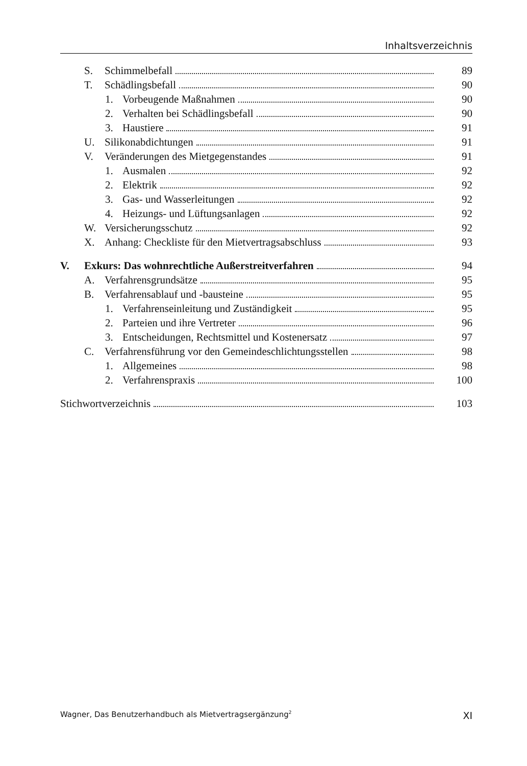Inhaltsverzeichnis
S. Schimmelbefall 89
T. Schädlingsbefall 90
1. Vorbeugende Maßnahmen 90
2. Verhalten bei Schädlingsbefall 90
3. Haustiere 91
U. Silikonabdichtungen 91
V. Veränderungen des Mietgegenstandes 91
1. Ausmalen 92
2. Elektrik 92
3. Gas- und Wasserleitungen 92
4. Heizungs- und Lüftungsanlagen 92
W. Versicherungsschutz 92
X. Anhang: Checkliste für den Mietvertragsabschluss 93
V. Exkurs: Das wohnrechtliche Außerstreitverfahren 94
A. Verfahrensgrundsätze 95
B. Verfahrensablauf und -bausteine 95
1. Verfahrenseinleitung und Zuständigkeit 95
2. Parteien und ihre Vertreter 96
3. Entscheidungen, Rechtsmittel und Kostenersatz 97
C. Verfahrensführung vor den Gemeindeschlichtungsstellen 98
1. Allgemeines 98
2. Verfahrenspraxis 100
Stichwortverzeichnis 103
Wagner, Das Benutzerhandbuch als Mietvertragsergänzung<sup>2</sup> XI